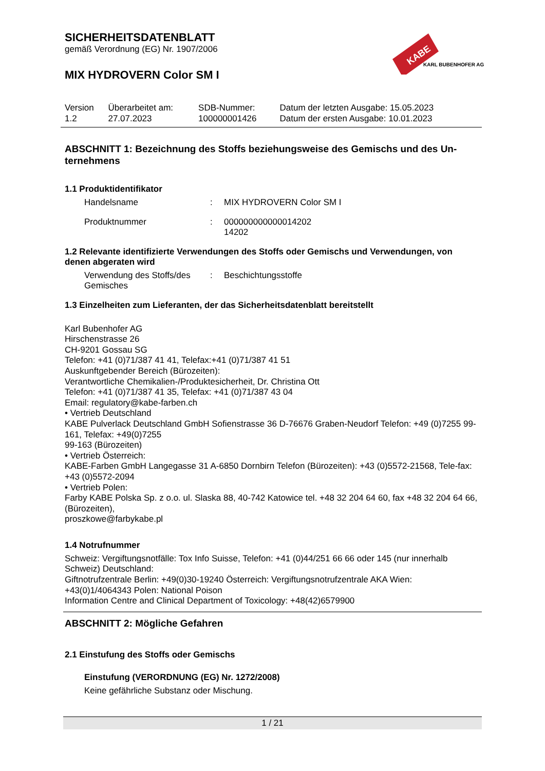KABE
KARL BUBENHOFER AG
SICHERHEITSDATENBLATT
gemäß Verordnung (EG) Nr. 1907/2006
MIX HYDROVERN Color SM I
| Version 1.2 | Überarbeitet am: 27.07.2023 | SDB-Nummer: 100000001426 | Datum der letzten Ausgabe: 15.05.2023 Datum der ersten Ausgabe: 10.01.2023 |
ABSCHNITT 1: Bezeichnung des Stoffs beziehungsweise des Gemischs und des Un-ternehmens
1.1 Produktidentifikator
Handelsname : MIX HYDROVERN Color SM I
Produktnummer : 000000000000014202
14202
1.2 Relevante identifizierte Verwendungen des Stoffs oder Gemischs und Verwendungen, von denen abgeraten wird
Verwendung des Stoffs/des Gemisches
: Beschichtungsstoffe
1.3 Einzelheiten zum Lieferanten, der das Sicherheitsdatenblatt bereitstellt
Karl Bubenhofer AG
Hirschenstrasse 26
CH-9201 Gossau SG
Telefon: +41 (0)71/387 41 41, Telefax:+41 (0)71/387 41 51
Auskunftgebender Bereich (Bürozeiten):
Verantwortliche Chemikalien-/Produktesicherheit, Dr. Christina Ott
Telefon: +41 (0)71/387 41 35, Telefax: +41 (0)71/387 43 04
Email: regulatory@kabe-farben.ch
• Vertrieb Deutschland
KABE Pulverlack Deutschland GmbH Sofienstrasse 36 D-76676 Graben-Neudorf Telefon: +49 (0)7255 99-161, Telefax: +49(0)7255
99-163 (Bürozeiten)
• Vertrieb Österreich:
KABE-Farben GmbH Langegasse 31 A-6850 Dornbirn Telefon (Bürozeiten): +43 (0)5572-21568, Tele-fax: +43 (0)5572-2094
• Vertrieb Polen:
Farby KABE Polska Sp. z o.o. ul. Slaska 88, 40-742 Katowice tel. +48 32 204 64 60, fax +48 32 204 64 66, (Bürozeiten),
proszkowe@farbykabe.pl
1.4 Notrufnummer
Schweiz: Vergiftungsnotfälle: Tox Info Suisse, Telefon: +41 (0)44/251 66 66 oder 145 (nur innerhalb Schweiz) Deutschland:
Giftnotrufzentrale Berlin: +49(0)30-19240 Österreich: Vergiftungsnotrufzentrale AKA Wien: +43(0)1/4064343 Polen: National Poison
Information Centre and Clinical Department of Toxicology: +48(42)6579900
ABSCHNITT 2: Mögliche Gefahren
2.1 Einstufung des Stoffs oder Gemischs
Einstufung (VERORDNUNG (EG) Nr. 1272/2008)
Keine gefährliche Substanz oder Mischung.
1 / 21